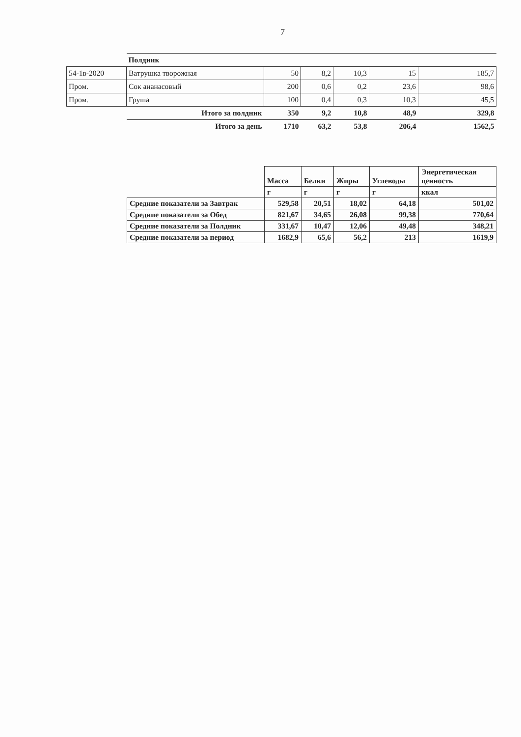7
| | Полдник | | | | | |
| 54-1в-2020 | Ватрушка творожная | 50 | 8,2 | 10,3 | 15 | 185,7 |
| Пром. | Сок ананасовый | 200 | 0,6 | 0,2 | 23,6 | 98,6 |
| Пром. | Груша | 100 | 0,4 | 0,3 | 10,3 | 45,5 |
| | Итого за полдник | 350 | 9,2 | 10,8 | 48,9 | 329,8 |
| | Итого за день | 1710 | 63,2 | 53,8 | 206,4 | 1562,5 |
| | Масса | Белки | Жиры | Углеводы | Энергетическая ценность |
| --- | --- | --- | --- | --- | --- |
| | г | г | г | г | ккал |
| Средние показатели за Завтрак | 529,58 | 20,51 | 18,02 | 64,18 | 501,02 |
| Средние показатели за Обед | 821,67 | 34,65 | 26,08 | 99,38 | 770,64 |
| Средние показатели за Полдник | 331,67 | 10,47 | 12,06 | 49,48 | 348,21 |
| Средние показатели за период | 1682,9 | 65,6 | 56,2 | 213 | 1619,9 |